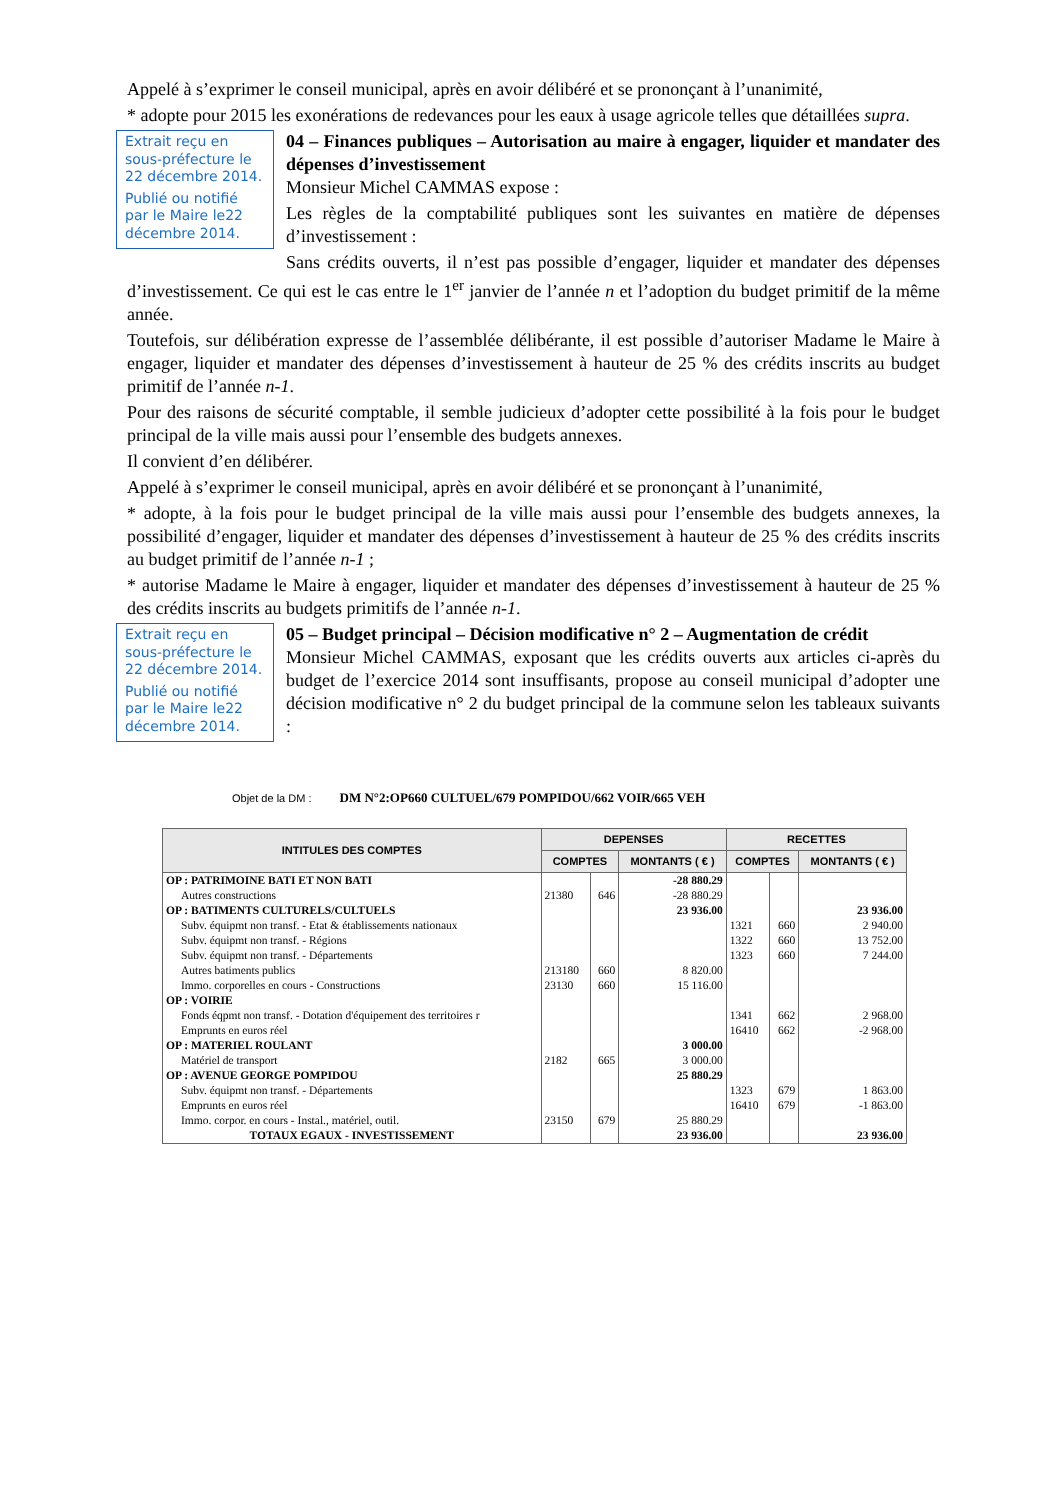Appelé à s’exprimer le conseil municipal, après en avoir délibéré et se prononçant à l’unanimité,
* adopte pour 2015 les exonérations de redevances pour les eaux à usage agricole telles que détaillées supra.
Extrait reçu en sous-préfecture le 22 décembre 2014.
Publié ou notifié par le Maire le22 décembre 2014.
04 – Finances publiques – Autorisation au maire à engager, liquider et mandater des dépenses d’investissement
Monsieur Michel CAMMAS expose :
Les règles de la comptabilité publiques sont les suivantes en matière de dépenses d’investissement :
Sans crédits ouverts, il n’est pas possible d’engager, liquider et mandater des dépenses d’investissement. Ce qui est le cas entre le 1<sup>er</sup> janvier de l’année n et l’adoption du budget primitif de la même année.
Toutefois, sur délibération expresse de l’assemblée délibérante, il est possible d’autoriser Madame le Maire à engager, liquider et mandater des dépenses d’investissement à hauteur de 25 % des crédits inscrits au budget primitif de l’année n-1.
Pour des raisons de sécurité comptable, il semble judicieux d’adopter cette possibilité à la fois pour le budget principal de la ville mais aussi pour l’ensemble des budgets annexes.
Il convient d’en délibérer.
Appelé à s’exprimer le conseil municipal, après en avoir délibéré et se prononçant à l’unanimité,
* adopte, à la fois pour le budget principal de la ville mais aussi pour l’ensemble des budgets annexes, la possibilité d’engager, liquider et mandater des dépenses d’investissement à hauteur de 25 % des crédits inscrits au budget primitif de l’année n-1 ;
* autorise Madame le Maire à engager, liquider et mandater des dépenses d’investissement à hauteur de 25 % des crédits inscrits au budgets primitifs de l’année n-1.
Extrait reçu en sous-préfecture le 22 décembre 2014.
Publié ou notifié par le Maire le22 décembre 2014.
05 – Budget principal – Décision modificative n° 2 – Augmentation de crédit
Monsieur Michel CAMMAS, exposant que les crédits ouverts aux articles ci-après du budget de l’exercice 2014 sont insuffisants, propose au conseil municipal d’adopter une décision modificative n° 2 du budget principal de la commune selon les tableaux suivants :
Objet de la DM : DM N°2:OP660 CULTUEL/679 POMPIDOU/662 VOIR/665 VEH
| INTITULES DES COMPTES | DEPENSES | | | RECETTES | | |
| --- | --- | --- | --- | --- | --- | --- |
| | COMPTES | | MONTANTS ( € ) | COMPTES | | MONTANTS ( € ) |
| OP : PATRIMOINE BATI ET NON BATI | | | -28 880.29 | | | |
| Autres constructions | 21380 | 646 | -28 880.29 | | | |
| OP : BATIMENTS CULTURELS/CULTUELS | | | 23 936.00 | | | 23 936.00 |
| Subv. équipmt non transf. - Etat & établissements nationaux | | | | 1321 | 660 | 2 940.00 |
| Subv. équipmt non transf. - Régions | | | | 1322 | 660 | 13 752.00 |
| Subv. équipmt non transf. - Départements | | | | 1323 | 660 | 7 244.00 |
| Autres batiments publics | 213180 | 660 | 8 820.00 | | | |
| Immo. corporelles en cours - Constructions | 23130 | 660 | 15 116.00 | | | |
| OP : VOIRIE | | | | | | |
| Fonds éqpmt non transf. - Dotation d'équipement des territoires r | | | | 1341 | 662 | 2 968.00 |
| Emprunts en euros réel | | | | 16410 | 662 | -2 968.00 |
| OP : MATERIEL ROULANT | | | 3 000.00 | | | |
| Matériel de transport | 2182 | 665 | 3 000.00 | | | |
| OP : AVENUE GEORGE POMPIDOU | | | 25 880.29 | | | |
| Subv. équipmt non transf. - Départements | | | | 1323 | 679 | 1 863.00 |
| Emprunts en euros réel | | | | 16410 | 679 | -1 863.00 |
| Immo. corpor. en cours - Instal., matériel, outil. | 23150 | 679 | 25 880.29 | | | |
| TOTAUX EGAUX - INVESTISSEMENT | | | 23 936.00 | | | 23 936.00 |